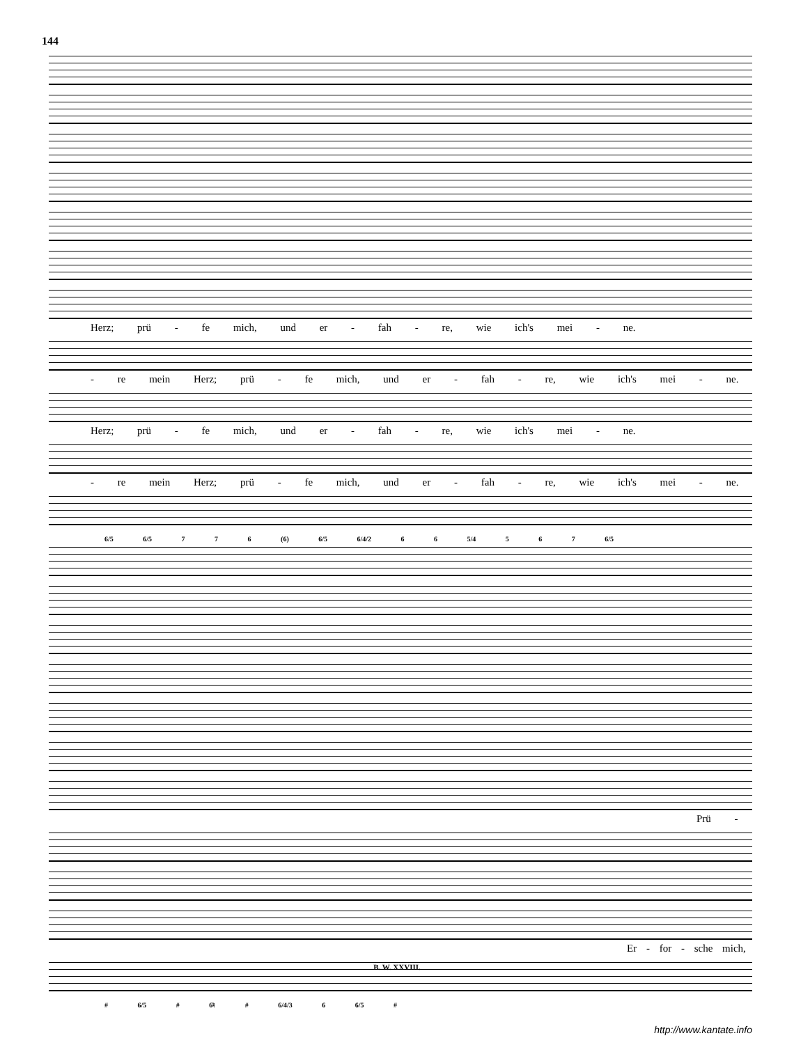144
Herz; prü - fe mich, und er - fah - re, wie ich's mei - ne.
- re mein Herz; prü - fe mich, und er - fah - re, wie ich's mei - ne.
Herz; prü - fe mich, und er - fah - re, wie ich's mei - ne.
- re mein Herz; prü - fe mich, und er - fah - re, wie ich's mei - ne.
6/5 6/5 7 7 6 (6) 6/5 6/4/2 6 6 5/4 5 6 7 6/5
Prü -
Er - for - sche mich,
# 6/5 # 6♮ # 6/4/3 6 6/5 #
B. W. XXVIII.
http://www.kantate.info